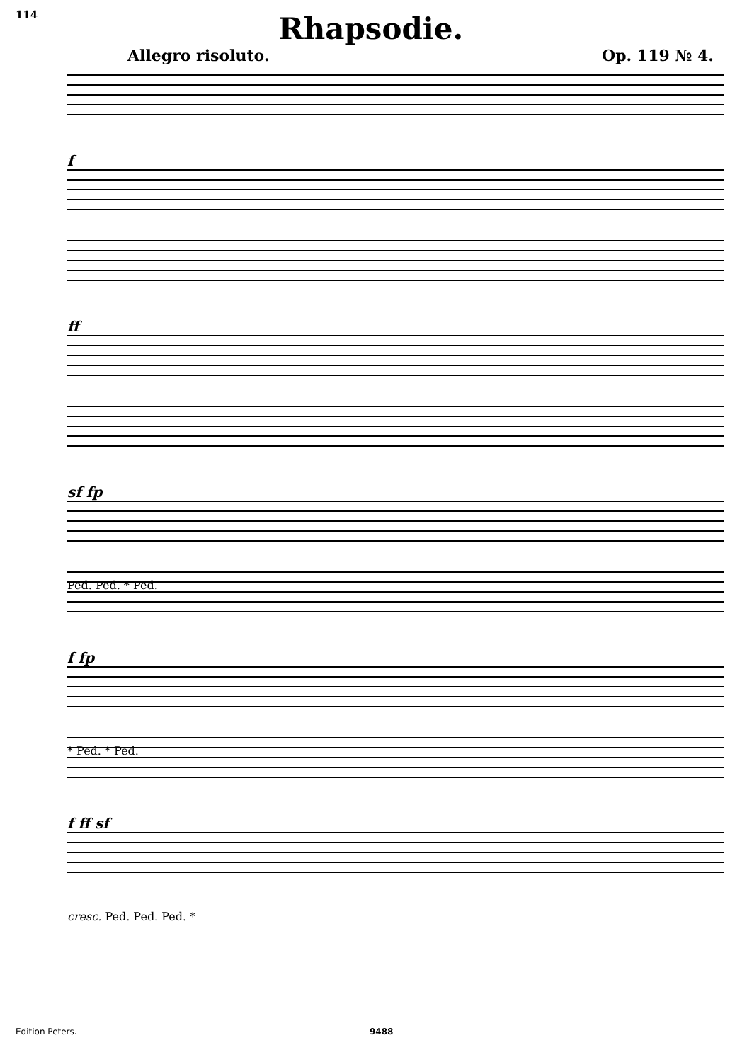114
Rhapsodie.
Allegro risoluto. Op. 119 № 4.
f
ff
sf fp
Ped. Ped. * Ped.
f fp
* Ped. * Ped.
f ff sf
cresc. Ped. Ped. Ped. *
Edition Peters. 9488